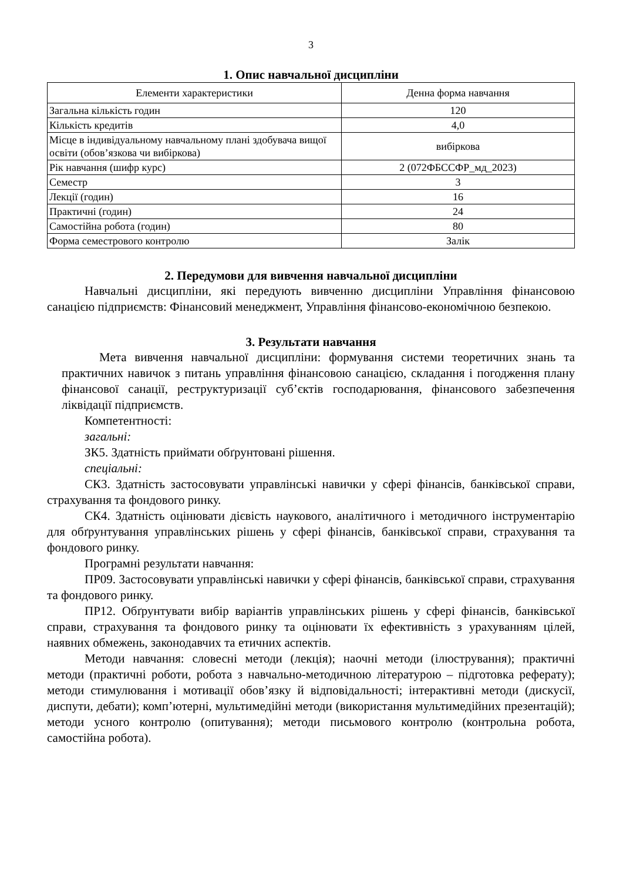3
1. Опис навчальної дисципліни
| Елементи характеристики | Денна форма навчання |
| --- | --- |
| Загальна кількість годин | 120 |
| Кількість кредитів | 4,0 |
| Місце в індивідуальному навчальному плані здобувача вищої освіти (обов’язкова чи вибіркова) | вибіркова |
| Рік навчання (шифр курс) | 2 (072ФБССФР_мд_2023) |
| Семестр | 3 |
| Лекції (годин) | 16 |
| Практичні (годин) | 24 |
| Самостійна робота (годин) | 80 |
| Форма семестрового контролю | Залік |
2. Передумови для вивчення навчальної дисципліни
Навчальні дисципліни, які передують вивченню дисципліни Управління фінансовою санацією підприємств: Фінансовий менеджмент, Управління фінансово-економічною безпекою.
3. Результати навчання
Мета вивчення навчальної дисципліни: формування системи теоретичних знань та практичних навичок з питань управління фінансовою санацією, складання і погодження плану фінансової санації, реструктуризації суб’єктів господарювання, фінансового забезпечення ліквідації підприємств.
Компетентності:
загальні:
ЗК5. Здатність приймати обґрунтовані рішення.
спеціальні:
СК3. Здатність застосовувати управлінські навички у сфері фінансів, банківської справи, страхування та фондового ринку.
СК4. Здатність оцінювати дієвість наукового, аналітичного і методичного інструментарію для обґрунтування управлінських рішень у сфері фінансів, банківської справи, страхування та фондового ринку.
Програмні результати навчання:
ПР09. Застосовувати управлінські навички у сфері фінансів, банківської справи, страхування та фондового ринку.
ПР12. Обґрунтувати вибір варіантів управлінських рішень у сфері фінансів, банківської справи, страхування та фондового ринку та оцінювати їх ефективність з урахуванням цілей, наявних обмежень, законодавчих та етичних аспектів.
Методи навчання: словесні методи (лекція); наочні методи (ілюстрування); практичні методи (практичні роботи, робота з навчально-методичною літературою – підготовка реферату); методи стимулювання і мотивації обов’язку й відповідальності; інтерактивні методи (дискусії, диспути, дебати); комп’ютерні, мультимедійні методи (використання мультимедійних презентацій); методи усного контролю (опитування); методи письмового контролю (контрольна робота, самостійна робота).